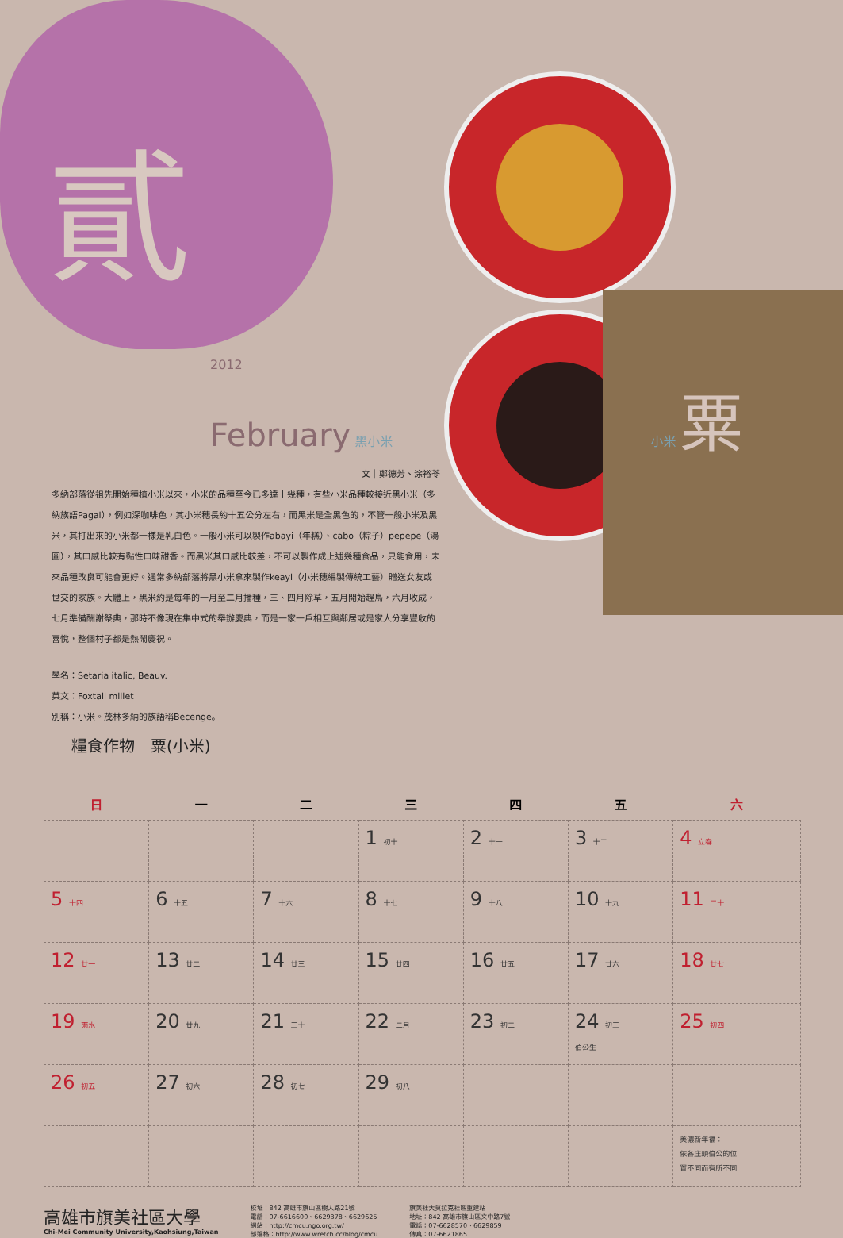貳
2012
February 黑小米 小米 粟
文｜鄭德芳、涂裕苓
多納部落從祖先開始種植小米以來，小米的品種至今已多達十幾種，有些小米品種較接近黑小米（多納族語Pagai），例如深咖啡色，其小米穗長約十五公分左右，而黑米是全黑色的，不管一般小米及黑米，其打出來的小米都一樣是乳白色。一般小米可以製作abayi（年糕）、cabo（粽子）pepepe（湯圓），其口感比較有黏性口味甜香。而黑米其口感比較差，不可以製作成上述幾種食品，只能食用，未來品種改良可能會更好。通常多納部落將黑小米拿來製作keayi（小米穗編製傳統工藝）贈送女友或世交的家族。大體上，黑米約是每年的一月至二月播種，三、四月除草，五月開始趕鳥，六月收成，七月準備酬謝祭典，那時不像現在集中式的舉辦慶典，而是一家一戶相互與鄰居或是家人分享豐收的喜悅，整個村子都是熱鬧慶祝。
學名：Setaria italic, Beauv.
英文：Foxtail millet
別稱：小米。茂林多納的族語稱Becenge。
糧食作物　粟(小米)
| 日 | 一 | 二 | 三 | 四 | 五 | 六 |
| --- | --- | --- | --- | --- | --- | --- |
| | | | 1 初十 | 2 十一 | 3 十二 | 4 立春 |
| 5 十四 | 6 十五 | 7 十六 | 8 十七 | 9 十八 | 10 十九 | 11 二十 |
| 12 廿一 | 13 廿二 | 14 廿三 | 15 廿四 | 16 廿五 | 17 廿六 | 18 廿七 |
| 19 雨水 | 20 廿九 | 21 三十 | 22 二月 | 23 初二 | 24 初三 伯公生 | 25 初四 |
| 26 初五 | 27 初六 | 28 初七 | 29 初八 | | | |
| | | | | | | 美濃新年福： 依各庄頭伯公的位 置不同而有所不同 |
高雄市旗美社區大學
Chi-Mei Community University,Kaohsiung,Taiwan
校址：842 高雄市旗山區樹人路21號
電話：07-6616600、6629378、6629625
網站：http://cmcu.ngo.org.tw/
部落格：http://www.wretch.cc/blog/cmcu
旗美社大莫拉克社區重建站
地址：842 高雄市旗山區文中路7號
電話：07-6628570、6629859
傳真：07-6621865